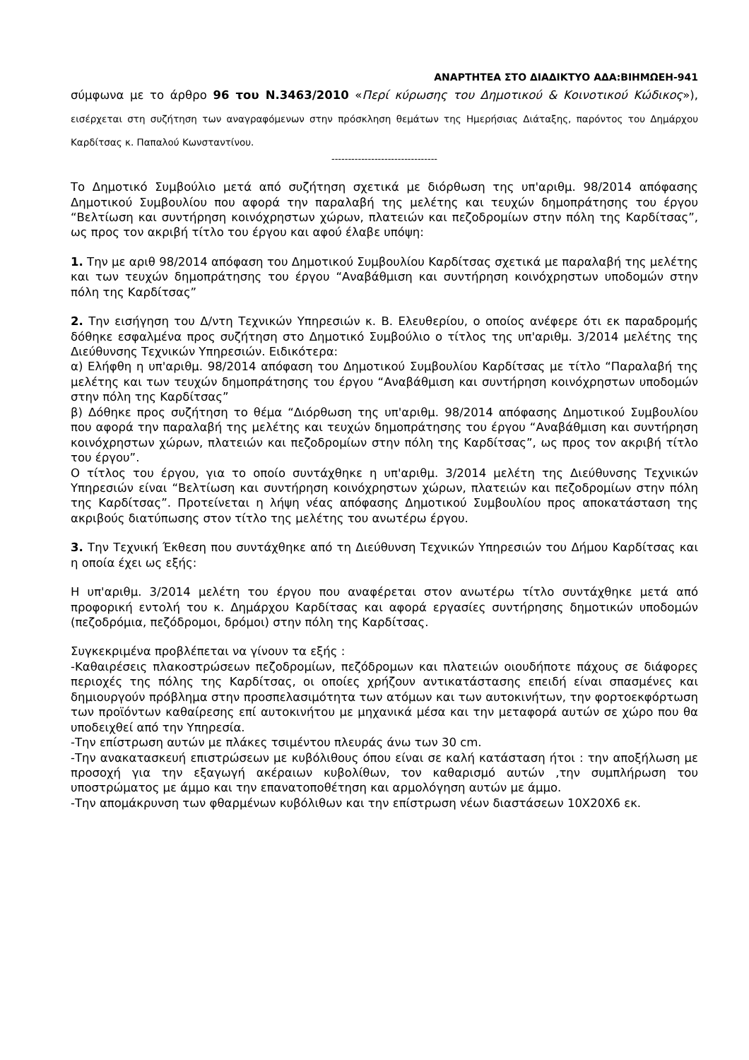ΑΝΑΡΤΗΤΕΑ ΣΤΟ ΔΙΑΔΙΚΤΥΟ ΑΔΑ:ΒΙΗΜΩΕΗ-941
σύμφωνα με το άρθρο 96 του Ν.3463/2010 «Περί κύρωσης του Δημοτικού & Κοινοτικού Κώδικος»), εισέρχεται στη συζήτηση των αναγραφόμενων στην πρόσκληση θεμάτων της Ημερήσιας Διάταξης, παρόντος του Δημάρχου Καρδίτσας κ. Παπαλού Κωνσταντίνου.
--------------------------------
Το Δημοτικό Συμβούλιο μετά από συζήτηση σχετικά με διόρθωση της υπ'αριθμ. 98/2014 απόφασης Δημοτικού Συμβουλίου που αφορά την παραλαβή της μελέτης και τευχών δημοπράτησης του έργου “Βελτίωση και συντήρηση κοινόχρηστων χώρων, πλατειών και πεζοδρομίων στην πόλη της Καρδίτσας”, ως προς τον ακριβή τίτλο του έργου και αφού έλαβε υπόψη:
1. Την με αριθ 98/2014 απόφαση του Δημοτικού Συμβουλίου Καρδίτσας σχετικά με παραλαβή της μελέτης και των τευχών δημοπράτησης του έργου “Αναβάθμιση και συντήρηση κοινόχρηστων υποδομών στην πόλη της Καρδίτσας”
2. Την εισήγηση του Δ/ντη Τεχνικών Υπηρεσιών κ. Β. Ελευθερίου, ο οποίος ανέφερε ότι εκ παραδρομής δόθηκε εσφαλμένα προς συζήτηση στο Δημοτικό Συμβούλιο ο τίτλος της υπ'αριθμ. 3/2014 μελέτης της Διεύθυνσης Τεχνικών Υπηρεσιών. Ειδικότερα:
α) Ελήφθη η υπ'αριθμ. 98/2014 απόφαση του Δημοτικού Συμβουλίου Καρδίτσας με τίτλο “Παραλαβή της μελέτης και των τευχών δημοπράτησης του έργου “Αναβάθμιση και συντήρηση κοινόχρηστων υποδομών στην πόλη της Καρδίτσας”
β) Δόθηκε προς συζήτηση το θέμα “Διόρθωση της υπ'αριθμ. 98/2014 απόφασης Δημοτικού Συμβουλίου που αφορά την παραλαβή της μελέτης και τευχών δημοπράτησης του έργου “Αναβάθμιση και συντήρηση κοινόχρηστων χώρων, πλατειών και πεζοδρομίων στην πόλη της Καρδίτσας”, ως προς τον ακριβή τίτλο του έργου”.
Ο τίτλος του έργου, για το οποίο συντάχθηκε η υπ'αριθμ. 3/2014 μελέτη της Διεύθυνσης Τεχνικών Υπηρεσιών είναι “Βελτίωση και συντήρηση κοινόχρηστων χώρων, πλατειών και πεζοδρομίων στην πόλη της Καρδίτσας”. Προτείνεται η λήψη νέας απόφασης Δημοτικού Συμβουλίου προς αποκατάσταση της ακριβούς διατύπωσης στον τίτλο της μελέτης του ανωτέρω έργου.
3. Την Τεχνική Έκθεση που συντάχθηκε από τη Διεύθυνση Τεχνικών Υπηρεσιών του Δήμου Καρδίτσας και η οποία έχει ως εξής:
Η υπ'αριθμ. 3/2014 μελέτη του έργου που αναφέρεται στον ανωτέρω τίτλο συντάχθηκε μετά από προφορική εντολή του κ. Δημάρχου Καρδίτσας και αφορά εργασίες συντήρησης δημοτικών υποδομών (πεζοδρόμια, πεζόδρομοι, δρόμοι) στην πόλη της Καρδίτσας.
Συγκεκριμένα προβλέπεται να γίνουν τα εξής :
-Καθαιρέσεις πλακοστρώσεων πεζοδρομίων, πεζόδρομων και πλατειών οιουδήποτε πάχους σε διάφορες περιοχές της πόλης της Καρδίτσας, οι οποίες χρήζουν αντικατάστασης επειδή είναι σπασμένες και δημιουργούν πρόβλημα στην προσπελασιμότητα των ατόμων και των αυτοκινήτων, την φορτοεκφόρτωση των προϊόντων καθαίρεσης επί αυτοκινήτου με μηχανικά μέσα και την μεταφορά αυτών σε χώρο που θα υποδειχθεί από την Υπηρεσία.
-Την επίστρωση αυτών με πλάκες τσιμέντου πλευράς άνω των 30 cm.
-Την ανακατασκευή επιστρώσεων με κυβόλιθους όπου είναι σε καλή κατάσταση ήτοι : την αποξήλωση με προσοχή για την εξαγωγή ακέραιων κυβολίθων, τον καθαρισμό αυτών ,την συμπλήρωση του υποστρώματος με άμμο και την επανατοποθέτηση και αρμολόγηση αυτών με άμμο.
-Την απομάκρυνση των φθαρμένων κυβόλιθων και την επίστρωση νέων διαστάσεων 10Χ20Χ6 εκ.